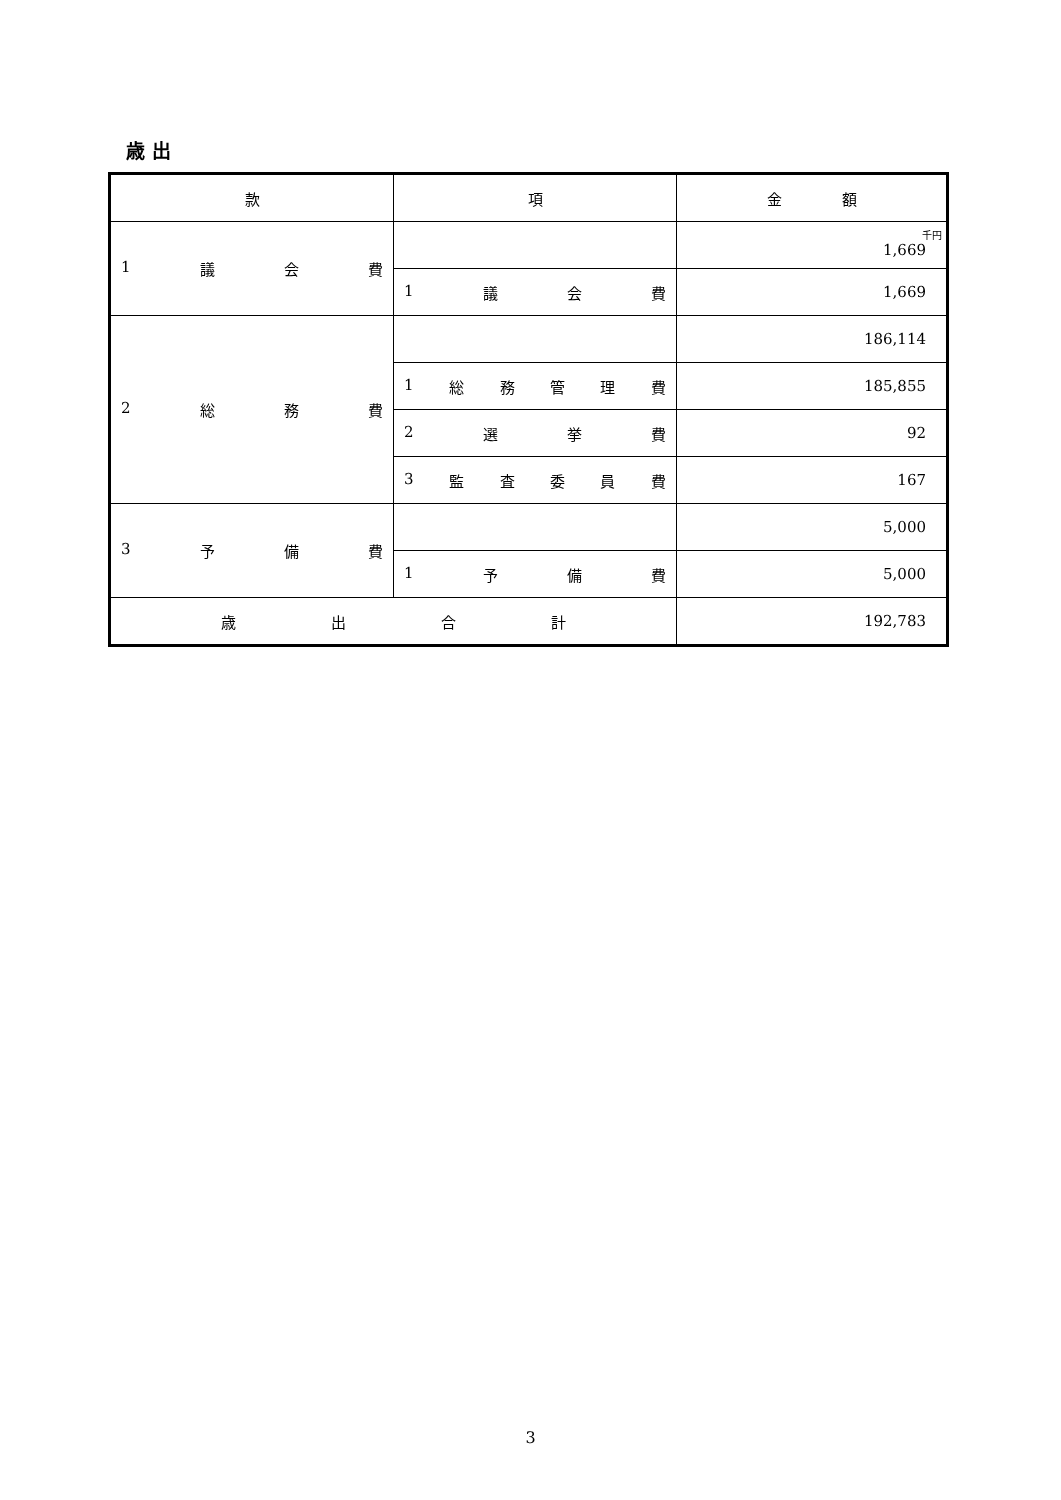歳 出
| 款 | 項 | 金 額 |
| --- | --- | --- |
| 1 議 会 費 | | 千円 1,669 |
| | 1 議 会 費 | 1,669 |
| 2 総 務 費 | | 186,114 |
| | 1 総 務 管 理 費 | 185,855 |
| | 2 選 挙 費 | 92 |
| | 3 監 査 委 員 費 | 167 |
| 3 予 備 費 | | 5,000 |
| | 1 予 備 費 | 5,000 |
| 歳 出 合 計 | | 192,783 |
3